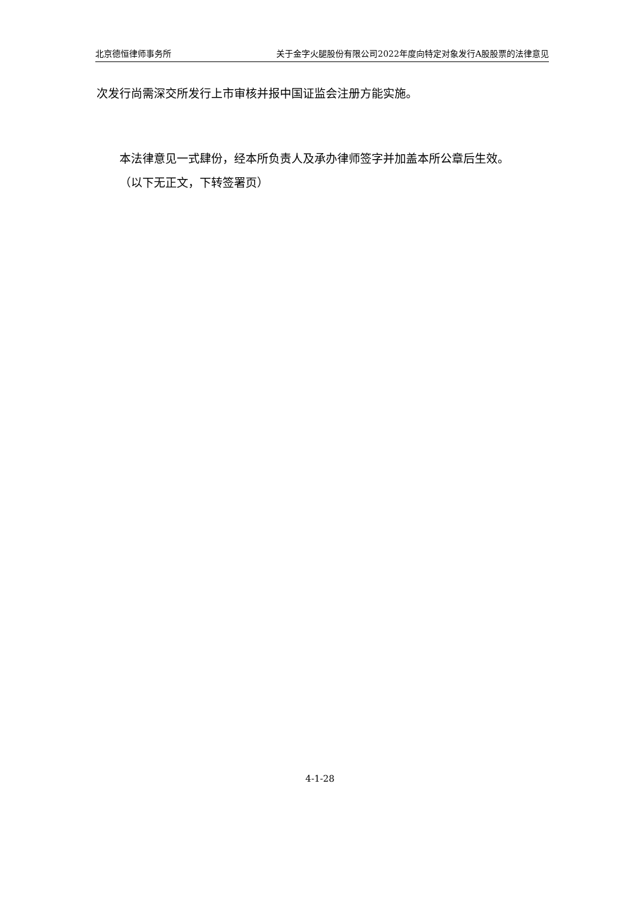北京德恒律师事务所 关于金字火腿股份有限公司2022年度向特定对象发行A股股票的法律意见
次发行尚需深交所发行上市审核并报中国证监会注册方能实施。
本法律意见一式肆份，经本所负责人及承办律师签字并加盖本所公章后生效。
（以下无正文，下转签署页）
4-1-28